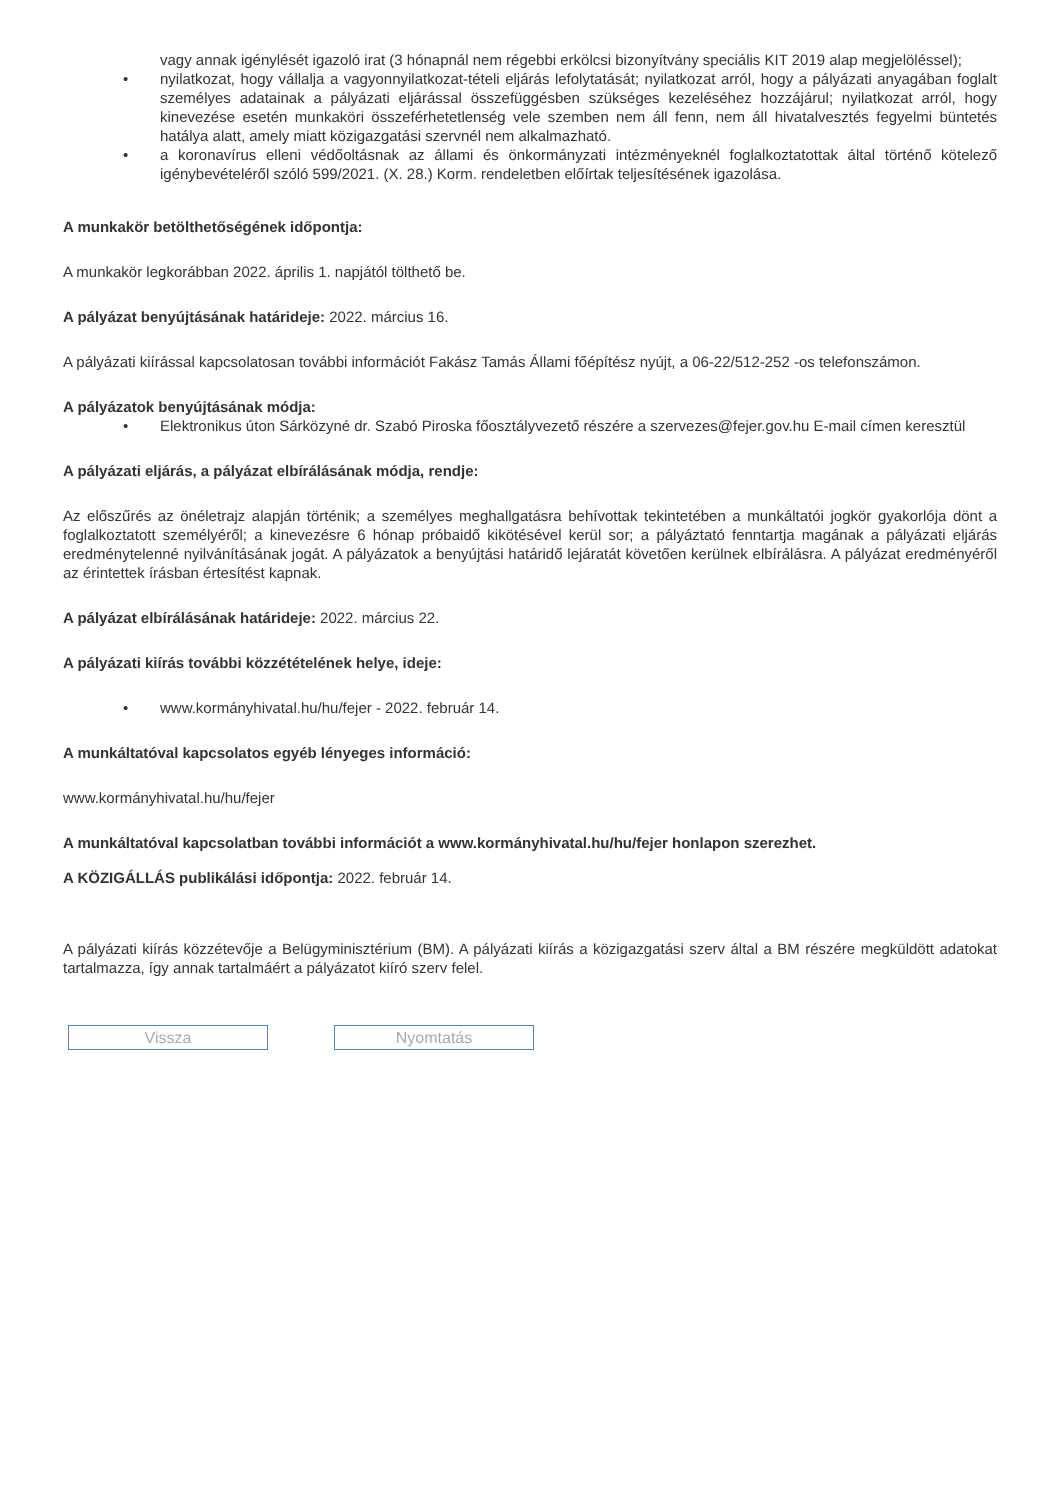vagy annak igénylését igazoló irat (3 hónapnál nem régebbi erkölcsi bizonyítvány speciális KIT 2019 alap megjelöléssel);
• nyilatkozat, hogy vállalja a vagyonnyilatkozat-tételi eljárás lefolytatását; nyilatkozat arról, hogy a pályázati anyagában foglalt személyes adatainak a pályázati eljárással összefüggésben szükséges kezeléséhez hozzájárul; nyilatkozat arról, hogy kinevezése esetén munkaköri összeférhetetlenség vele szemben nem áll fenn, nem áll hivatalvesztés fegyelmi büntetés hatálya alatt, amely miatt közigazgatási szervnél nem alkalmazható.
• a koronavírus elleni védőoltásnak az állami és önkormányzati intézményeknél foglalkoztatottak által történő kötelező igénybevételéről szóló 599/2021. (X. 28.) Korm. rendeletben előírtak teljesítésének igazolása.
A munkakör betölthetőségének időpontja:
A munkakör legkorábban 2022. április 1. napjától tölthető be.
A pályázat benyújtásának határideje: 2022. március 16.
A pályázati kiírással kapcsolatosan további információt Fakász Tamás Állami főépítész nyújt, a 06-22/512-252 -os telefonszámon.
A pályázatok benyújtásának módja:
• Elektronikus úton Sárközyné dr. Szabó Piroska főosztályvezető részére a szervezes@fejer.gov.hu E-mail címen keresztül
A pályázati eljárás, a pályázat elbírálásának módja, rendje:
Az előszűrés az önéletrajz alapján történik; a személyes meghallgatásra behívottak tekintetében a munkáltatói jogkör gyakorlója dönt a foglalkoztatott személyéről; a kinevezésre 6 hónap próbaidő kikötésével kerül sor; a pályáztató fenntartja magának a pályázati eljárás eredménytelenné nyilvánításának jogát. A pályázatok a benyújtási határidő lejáratát követően kerülnek elbírálásra. A pályázat eredményéről az érintettek írásban értesítést kapnak.
A pályázat elbírálásának határideje: 2022. március 22.
A pályázati kiírás további közzétételének helye, ideje:
• www.kormányhivatal.hu/hu/fejer - 2022. február 14.
A munkáltatóval kapcsolatos egyéb lényeges információ:
www.kormányhivatal.hu/hu/fejer
A munkáltatóval kapcsolatban további információt a www.kormányhivatal.hu/hu/fejer honlapon szerezhet.
A KÖZIGÁLLÁS publikálási időpontja: 2022. február 14.
A pályázati kiírás közzétevője a Belügyminisztérium (BM). A pályázati kiírás a közigazgatási szerv által a BM részére megküldött adatokat tartalmazza, így annak tartalmáért a pályázatot kiíró szerv felel.
Vissza Nyomtatás